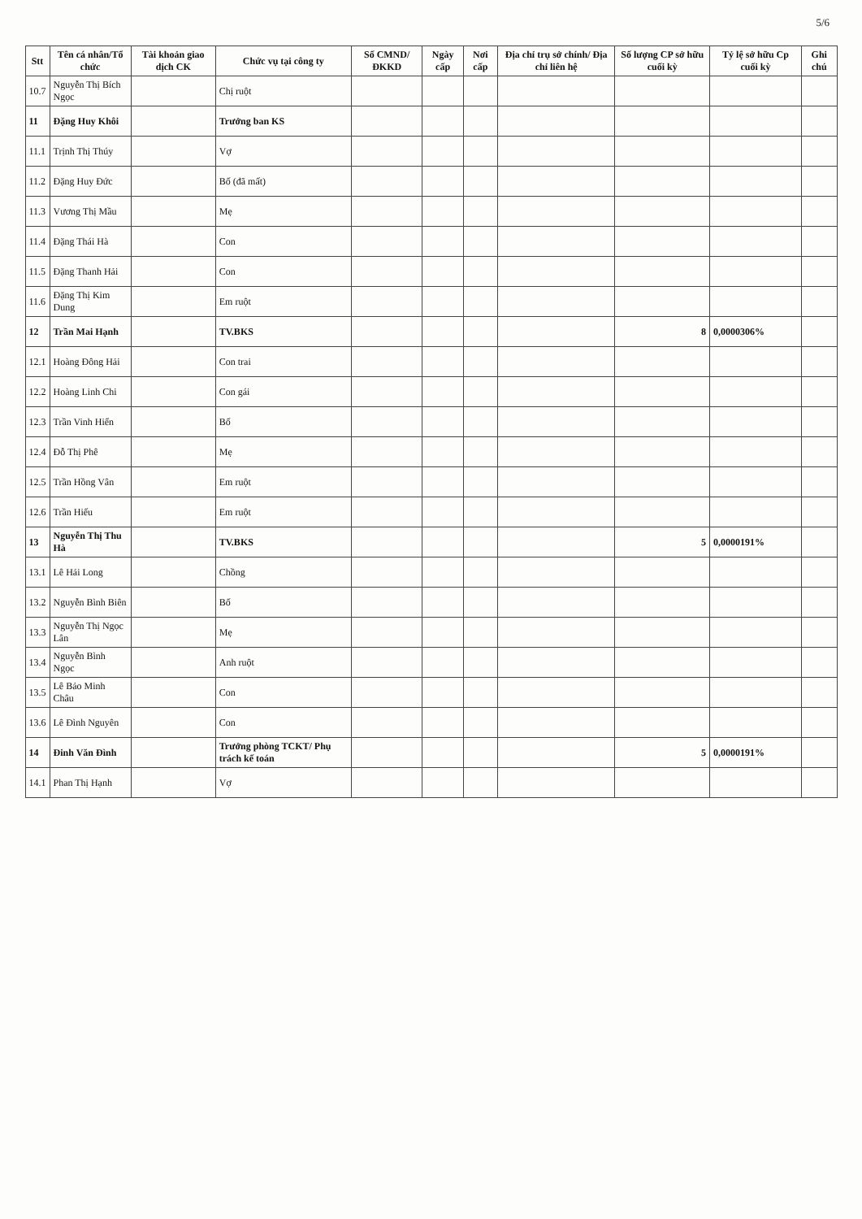5/6
| Stt | Tên cá nhân/Tổ chức | Tài khoản giao dịch CK | Chức vụ tại công ty | Số CMND/ ĐKKD | Ngày cấp | Nơi cấp | Địa chỉ trụ sở chính/ Địa chỉ liên hệ | Số lượng CP sở hữu cuối kỳ | Tỷ lệ sở hữu Cp cuối kỳ | Ghi chú |
| --- | --- | --- | --- | --- | --- | --- | --- | --- | --- | --- |
| 10.7 | Nguyễn Thị Bích Ngọc | | Chị ruột | | | | | | | |
| 11 | Đặng Huy Khôi | | Trưởng ban KS | | | | | | | |
| 11.1 | Trịnh Thị Thúy | | Vợ | | | | | | | |
| 11.2 | Đặng Huy Đức | | Bố (đã mất) | | | | | | | |
| 11.3 | Vương Thị Mầu | | Mẹ | | | | | | | |
| 11.4 | Đặng Thái Hà | | Con | | | | | | | |
| 11.5 | Đặng Thanh Hải | | Con | | | | | | | |
| 11.6 | Đặng Thị Kim Dung | | Em ruột | | | | | | | |
| 12 | Trần Mai Hạnh | | TV.BKS | | | | | 8 | 0,0000306% | |
| 12.1 | Hoàng Đông Hải | | Con trai | | | | | | | |
| 12.2 | Hoàng Linh Chi | | Con gái | | | | | | | |
| 12.3 | Trần Vinh Hiển | | Bố | | | | | | | |
| 12.4 | Đỗ Thị Phê | | Mẹ | | | | | | | |
| 12.5 | Trần Hồng Vân | | Em ruột | | | | | | | |
| 12.6 | Trần Hiếu | | Em ruột | | | | | | | |
| 13 | Nguyễn Thị Thu Hà | | TV.BKS | | | | | 5 | 0,0000191% | |
| 13.1 | Lê Hải Long | | Chồng | | | | | | | |
| 13.2 | Nguyễn Bình Biên | | Bố | | | | | | | |
| 13.3 | Nguyễn Thị Ngọc Lân | | Mẹ | | | | | | | |
| 13.4 | Nguyễn Bình Ngọc | | Anh ruột | | | | | | | |
| 13.5 | Lê Bảo Minh Châu | | Con | | | | | | | |
| 13.6 | Lê Đình Nguyên | | Con | | | | | | | |
| 14 | Đinh Văn Đình | | Trưởng phòng TCKT/ Phụ trách kế toán | | | | | 5 | 0,0000191% | |
| 14.1 | Phan Thị Hạnh | | Vợ | | | | | | | |